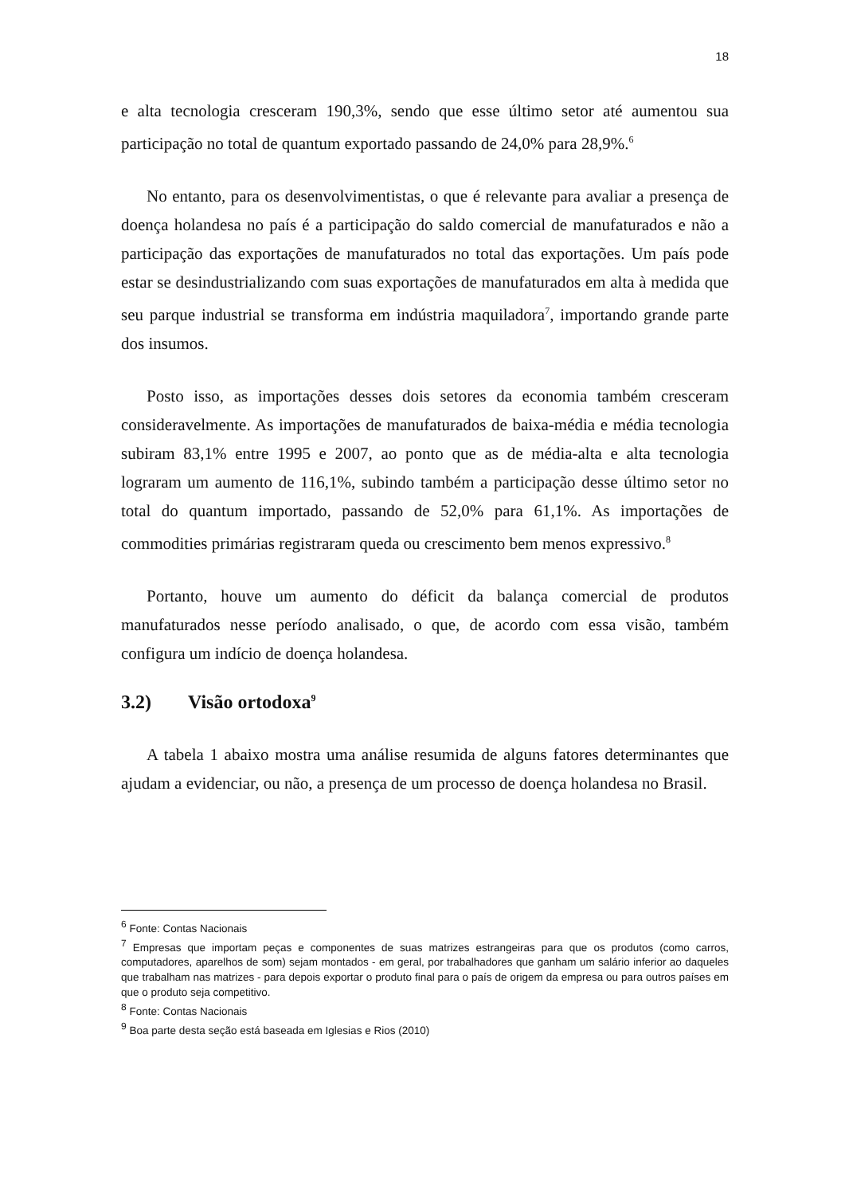18
e alta tecnologia cresceram 190,3%, sendo que esse último setor até aumentou sua participação no total de quantum exportado passando de 24,0% para 28,9%.<sup>6</sup>
No entanto, para os desenvolvimentistas, o que é relevante para avaliar a presença de doença holandesa no país é a participação do saldo comercial de manufaturados e não a participação das exportações de manufaturados no total das exportações. Um país pode estar se desindustrializando com suas exportações de manufaturados em alta à medida que seu parque industrial se transforma em indústria maquiladora<sup>7</sup>, importando grande parte dos insumos.
Posto isso, as importações desses dois setores da economia também cresceram consideravelmente. As importações de manufaturados de baixa-média e média tecnologia subiram 83,1% entre 1995 e 2007, ao ponto que as de média-alta e alta tecnologia lograram um aumento de 116,1%, subindo também a participação desse último setor no total do quantum importado, passando de 52,0% para 61,1%. As importações de commodities primárias registraram queda ou crescimento bem menos expressivo.<sup>8</sup>
Portanto, houve um aumento do déficit da balança comercial de produtos manufaturados nesse período analisado, o que, de acordo com essa visão, também configura um indício de doença holandesa.
3.2) Visão ortodoxa<sup>9</sup>
A tabela 1 abaixo mostra uma análise resumida de alguns fatores determinantes que ajudam a evidenciar, ou não, a presença de um processo de doença holandesa no Brasil.
<sup>6</sup> Fonte: Contas Nacionais
<sup>7</sup> Empresas que importam peças e componentes de suas matrizes estrangeiras para que os produtos (como carros, computadores, aparelhos de som) sejam montados - em geral, por trabalhadores que ganham um salário inferior ao daqueles que trabalham nas matrizes - para depois exportar o produto final para o país de origem da empresa ou para outros países em que o produto seja competitivo.
<sup>8</sup> Fonte: Contas Nacionais
<sup>9</sup> Boa parte desta seção está baseada em Iglesias e Rios (2010)